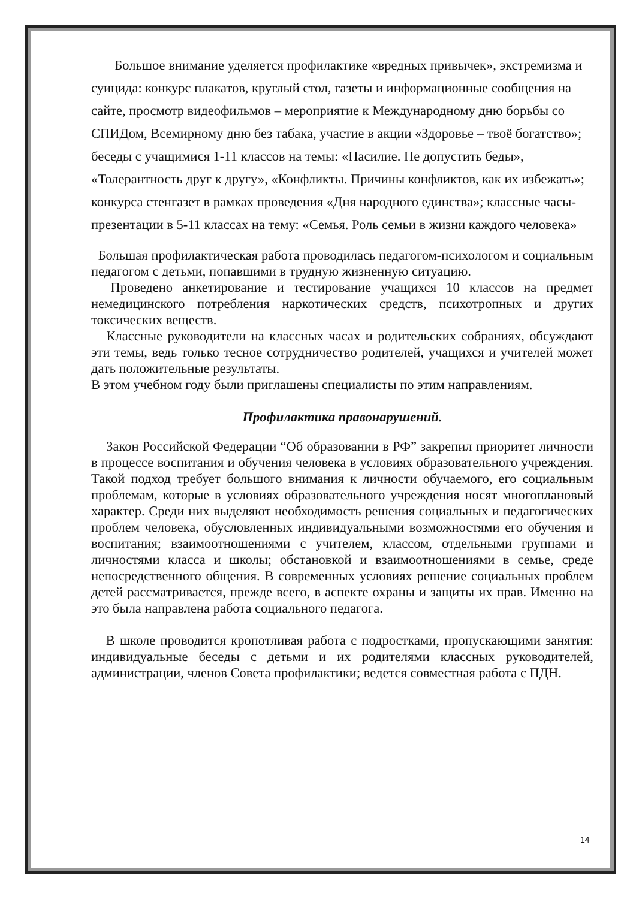Большое внимание уделяется профилактике «вредных привычек», экстремизма и суицида: конкурс плакатов, круглый стол, газеты и информационные сообщения на сайте, просмотр видеофильмов – мероприятие к Международному дню борьбы со СПИДом, Всемирному дню без табака, участие в акции «Здоровье – твоё богатство»; беседы с учащимися 1-11 классов на темы: «Насилие. Не допустить беды», «Толерантность друг к другу», «Конфликты. Причины конфликтов, как их избежать»; конкурса стенгазет в рамках проведения «Дня народного единства»; классные часы- презентации в 5-11 классах на тему: «Семья. Роль семьи в жизни каждого человека»
Большая профилактическая работа проводилась педагогом-психологом и социальным педагогом с детьми, попавшими в трудную жизненную ситуацию.
Проведено анкетирование и тестирование учащихся 10 классов на предмет немедицинского потребления наркотических средств, психотропных и других токсических веществ.
Классные руководители на классных часах и родительских собраниях, обсуждают эти темы, ведь только тесное сотрудничество родителей, учащихся и учителей может дать положительные результаты.
В этом учебном году были приглашены специалисты по этим направлениям.
Профилактика правонарушений.
Закон Российской Федерации “Об образовании в РФ” закрепил приоритет личности в процессе воспитания и обучения человека в условиях образовательного учреждения. Такой подход требует большого внимания к личности обучаемого, его социальным проблемам, которые в условиях образовательного учреждения носят многоплановый характер. Среди них выделяют необходимость решения социальных и педагогических проблем человека, обусловленных индивидуальными возможностями его обучения и воспитания; взаимоотношениями с учителем, классом, отдельными группами и личностями класса и школы; обстановкой и взаимоотношениями в семье, среде непосредственного общения. В современных условиях решение социальных проблем детей рассматривается, прежде всего, в аспекте охраны и защиты их прав. Именно на это была направлена работа социального педагога.
В школе проводится кропотливая работа с подростками, пропускающими занятия: индивидуальные беседы с детьми и их родителями классных руководителей, администрации, членов Совета профилактики; ведется совместная работа с ПДН.
14